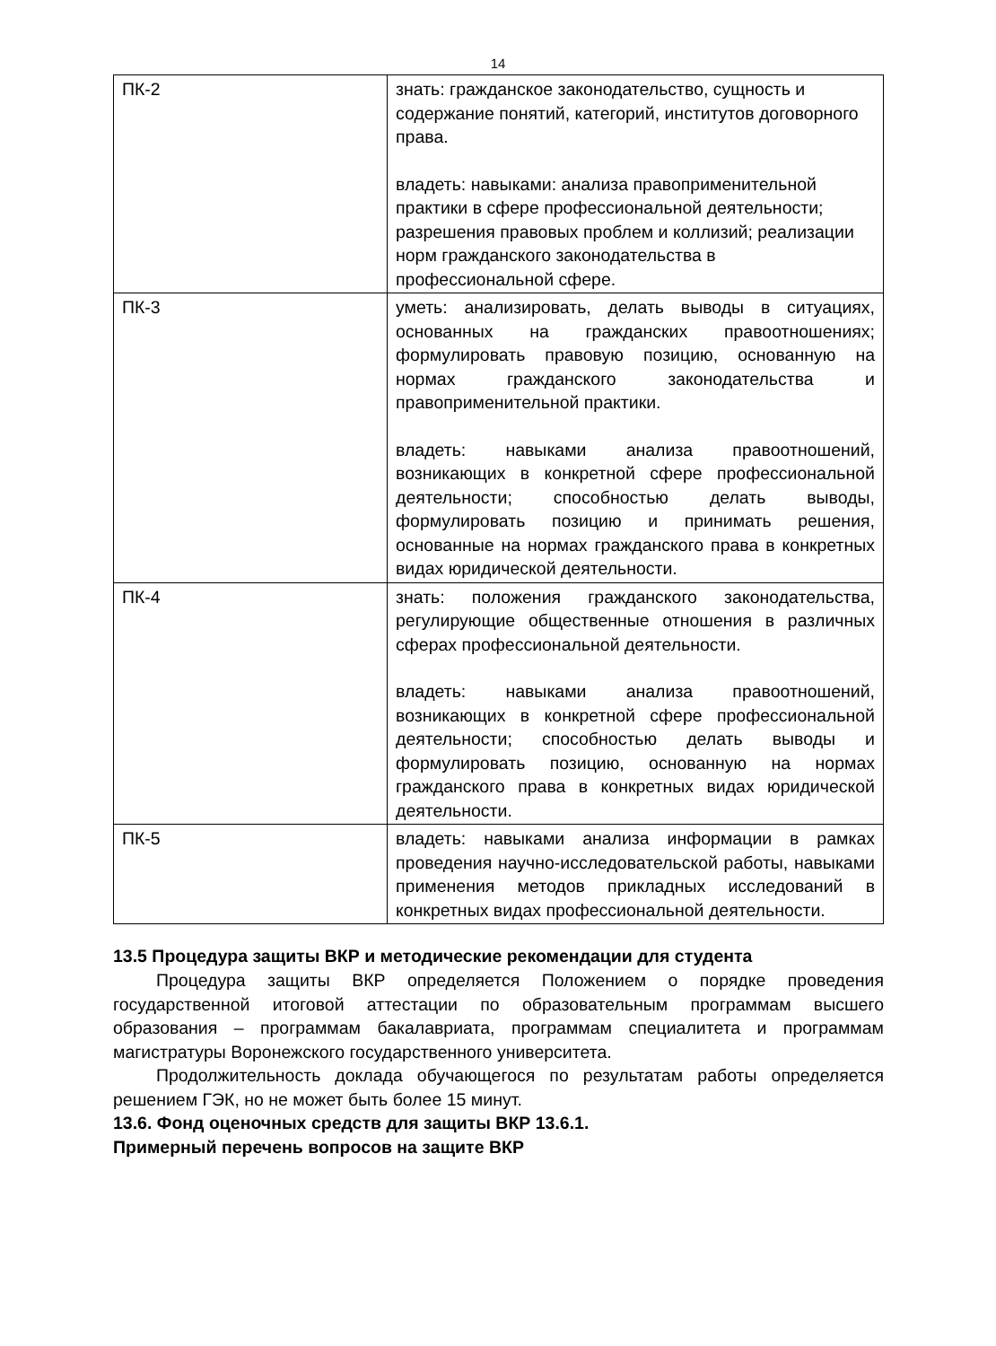14
| ПК-2 | знать: гражданское законодательство, сущность и содержание понятий, категорий, институтов договорного права. владеть: навыками: анализа правоприменительной практики в сфере профессиональной деятельности; разрешения правовых проблем и коллизий; реализации норм гражданского законодательства в профессиональной сфере. |
| ПК-3 | уметь: анализировать, делать выводы в ситуациях, основанных на гражданских правоотношениях; формулировать правовую позицию, основанную на нормах гражданского законодательства и правоприменительной практики. владеть: навыками анализа правоотношений, возникающих в конкретной сфере профессиональной деятельности; способностью делать выводы, формулировать позицию и принимать решения, основанные на нормах гражданского права в конкретных видах юридической деятельности. |
| ПК-4 | знать: положения гражданского законодательства, регулирующие общественные отношения в различных сферах профессиональной деятельности. владеть: навыками анализа правоотношений, возникающих в конкретной сфере профессиональной деятельности; способностью делать выводы и формулировать позицию, основанную на нормах гражданского права в конкретных видах юридической деятельности. |
| ПК-5 | владеть: навыками анализа информации в рамках проведения научно-исследовательской работы, навыками применения методов прикладных исследований в конкретных видах профессиональной деятельности. |
13.5 Процедура защиты ВКР и методические рекомендации для студента
Процедура защиты ВКР определяется Положением о порядке проведения государственной итоговой аттестации по образовательным программам высшего образования – программам бакалавриата, программам специалитета и программам магистратуры Воронежского государственного университета.
Продолжительность доклада обучающегося по результатам работы определяется решением ГЭК, но не может быть более 15 минут.
13.6. Фонд оценочных средств для защиты ВКР 13.6.1.
Примерный перечень вопросов на защите ВКР